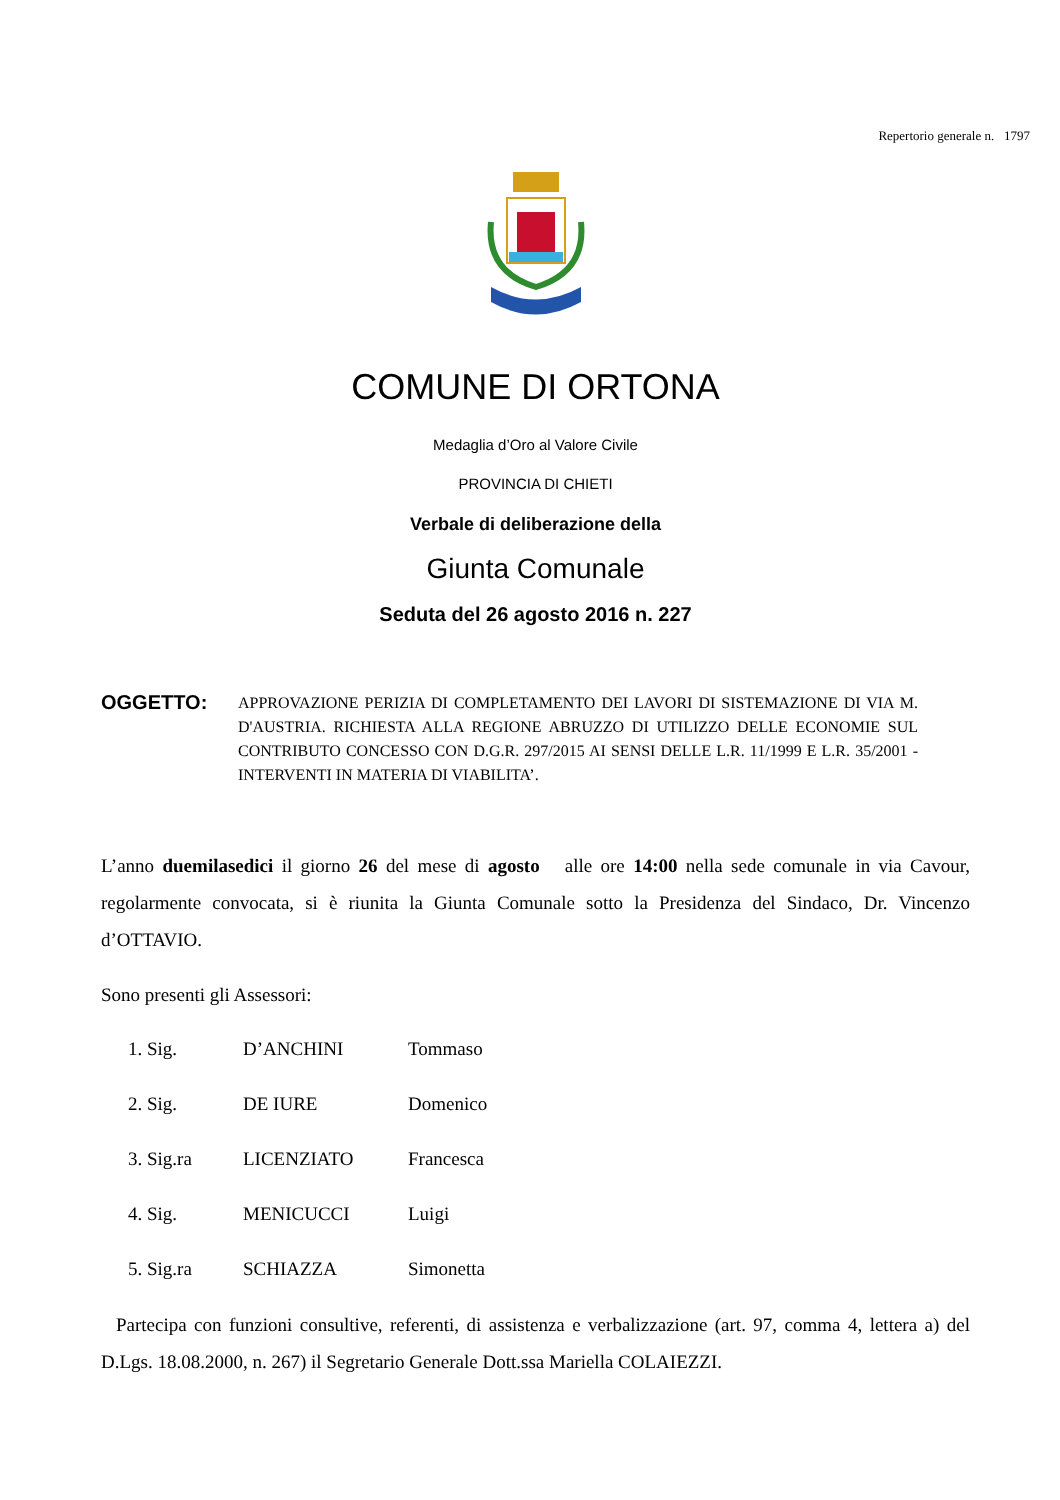Repertorio generale n. 1797
COMUNE DI ORTONA
Medaglia d’Oro al Valore Civile
PROVINCIA DI CHIETI
Verbale di deliberazione della
Giunta Comunale
Seduta del 26 agosto 2016 n. 227
OGGETTO:
APPROVAZIONE PERIZIA DI COMPLETAMENTO DEI LAVORI DI SISTEMAZIONE DI VIA M. D'AUSTRIA. RICHIESTA ALLA REGIONE ABRUZZO DI UTILIZZO DELLE ECONOMIE SUL CONTRIBUTO CONCESSO CON D.G.R. 297/2015 AI SENSI DELLE L.R. 11/1999 E L.R. 35/2001 - INTERVENTI IN MATERIA DI VIABILITA’.
L’anno duemilasedici il giorno 26 del mese di agosto alle ore 14:00 nella sede comunale in via Cavour, regolarmente convocata, si è riunita la Giunta Comunale sotto la Presidenza del Sindaco, Dr. Vincenzo d’OTTAVIO.
Sono presenti gli Assessori:
1. Sig. D’ANCHINI Tommaso
2. Sig. DE IURE Domenico
3. Sig.ra LICENZIATO Francesca
4. Sig. MENICUCCI Luigi
5. Sig.ra SCHIAZZA Simonetta
Partecipa con funzioni consultive, referenti, di assistenza e verbalizzazione (art. 97, comma 4, lettera a) del D.Lgs. 18.08.2000, n. 267) il Segretario Generale Dott.ssa Mariella COLAIEZZI.